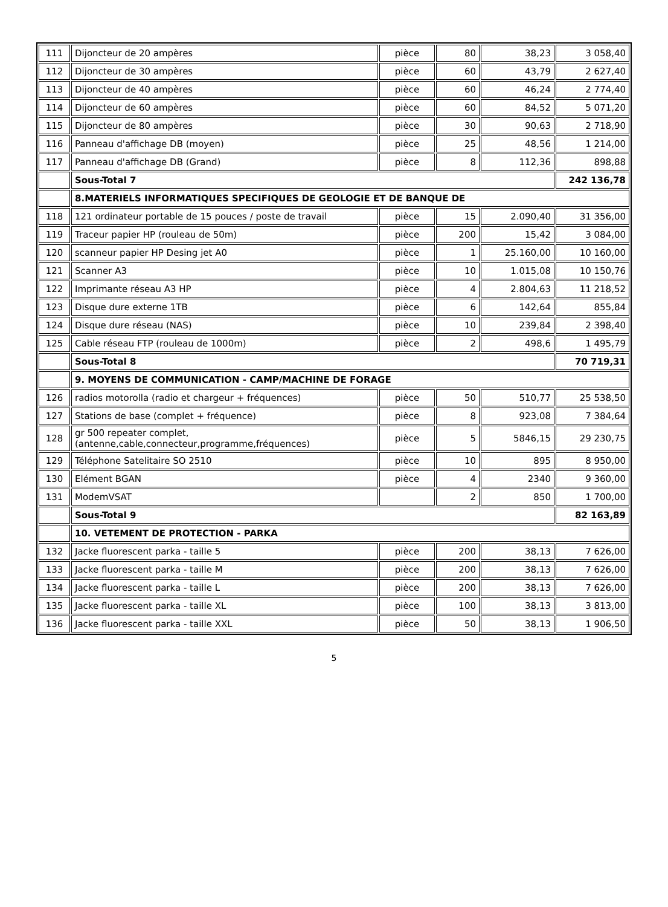| 111 | Dijoncteur de 20 ampères | pièce | 80 | 38,23 | 3 058,40 |
| 112 | Dijoncteur de 30 ampères | pièce | 60 | 43,79 | 2 627,40 |
| 113 | Dijoncteur de 40 ampères | pièce | 60 | 46,24 | 2 774,40 |
| 114 | Dijoncteur de 60 ampères | pièce | 60 | 84,52 | 5 071,20 |
| 115 | Dijoncteur de 80 ampères | pièce | 30 | 90,63 | 2 718,90 |
| 116 | Panneau d'affichage DB (moyen) | pièce | 25 | 48,56 | 1 214,00 |
| 117 | Panneau d'affichage DB (Grand) | pièce | 8 | 112,36 | 898,88 |
| | Sous-Total 7 | | | | 242 136,78 |
| | 8.MATERIELS INFORMATIQUES SPECIFIQUES DE GEOLOGIE ET DE BANQUE DE | | | | |
| 118 | 121 ordinateur portable de 15 pouces / poste de travail | pièce | 15 | 2.090,40 | 31 356,00 |
| 119 | Traceur papier HP (rouleau de 50m) | pièce | 200 | 15,42 | 3 084,00 |
| 120 | scanneur papier HP Desing jet A0 | pièce | 1 | 25.160,00 | 10 160,00 |
| 121 | Scanner A3 | pièce | 10 | 1.015,08 | 10 150,76 |
| 122 | Imprimante réseau A3 HP | pièce | 4 | 2.804,63 | 11 218,52 |
| 123 | Disque dure externe 1TB | pièce | 6 | 142,64 | 855,84 |
| 124 | Disque dure réseau (NAS) | pièce | 10 | 239,84 | 2 398,40 |
| 125 | Cable réseau FTP (rouleau de 1000m) | pièce | 2 | 498,6 | 1 495,79 |
| | Sous-Total 8 | | | | 70 719,31 |
| | 9. MOYENS DE COMMUNICATION - CAMP/MACHINE DE FORAGE | | | | |
| 126 | radios motorolla (radio et chargeur + fréquences) | pièce | 50 | 510,77 | 25 538,50 |
| 127 | Stations de base (complet + fréquence) | pièce | 8 | 923,08 | 7 384,64 |
| 128 | gr 500 repeater complet,(antenne,cable,connecteur,programme,fréquences) | pièce | 5 | 5846,15 | 29 230,75 |
| 129 | Téléphone Satelitaire SO 2510 | pièce | 10 | 895 | 8 950,00 |
| 130 | Elément BGAN | pièce | 4 | 2340 | 9 360,00 |
| 131 | ModemVSAT | | 2 | 850 | 1 700,00 |
| | Sous-Total 9 | | | | 82 163,89 |
| | 10. VETEMENT DE PROTECTION - PARKA | | | | |
| 132 | Jacke fluorescent parka - taille 5 | pièce | 200 | 38,13 | 7 626,00 |
| 133 | Jacke fluorescent parka - taille M | pièce | 200 | 38,13 | 7 626,00 |
| 134 | Jacke fluorescent parka - taille L | pièce | 200 | 38,13 | 7 626,00 |
| 135 | Jacke fluorescent parka - taille XL | pièce | 100 | 38,13 | 3 813,00 |
| 136 | Jacke fluorescent parka - taille XXL | pièce | 50 | 38,13 | 1 906,50 |
5